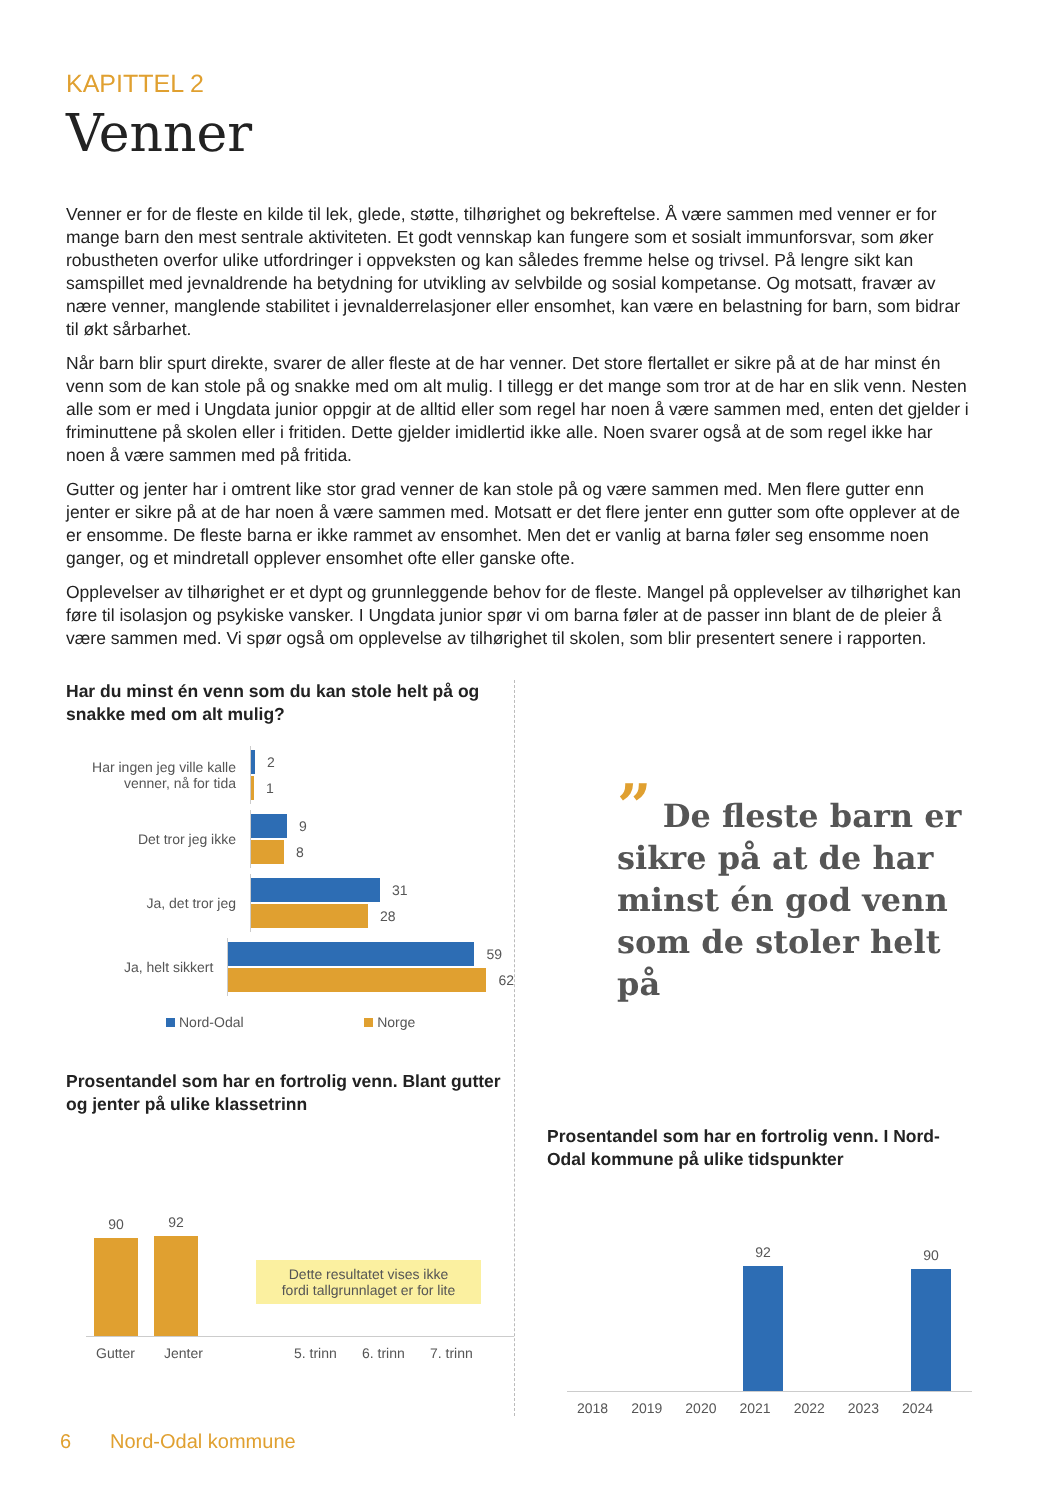KAPITTEL 2
Venner
Venner er for de fleste en kilde til lek, glede, støtte, tilhørighet og bekreftelse. Å være sammen med venner er for mange barn den mest sentrale aktiviteten. Et godt vennskap kan fungere som et sosialt immunforsvar, som øker robustheten overfor ulike utfordringer i oppveksten og kan således fremme helse og trivsel. På lengre sikt kan samspillet med jevnaldrende ha betydning for utvikling av selvbilde og sosial kompetanse. Og motsatt, fravær av nære venner, manglende stabilitet i jevnalderrelasjoner eller ensomhet, kan være en belastning for barn, som bidrar til økt sårbarhet.
Når barn blir spurt direkte, svarer de aller fleste at de har venner. Det store flertallet er sikre på at de har minst én venn som de kan stole på og snakke med om alt mulig. I tillegg er det mange som tror at de har en slik venn. Nesten alle som er med i Ungdata junior oppgir at de alltid eller som regel har noen å være sammen med, enten det gjelder i friminuttene på skolen eller i fritiden. Dette gjelder imidlertid ikke alle. Noen svarer også at de som regel ikke har noen å være sammen med på fritida.
Gutter og jenter har i omtrent like stor grad venner de kan stole på og være sammen med. Men flere gutter enn jenter er sikre på at de har noen å være sammen med. Motsatt er det flere jenter enn gutter som ofte opplever at de er ensomme. De fleste barna er ikke rammet av ensomhet. Men det er vanlig at barna føler seg ensomme noen ganger, og et mindretall opplever ensomhet ofte eller ganske ofte.
Opplevelser av tilhørighet er et dypt og grunnleggende behov for de fleste. Mangel på opplevelser av tilhørighet kan føre til isolasjon og psykiske vansker. I Ungdata junior spør vi om barna føler at de passer inn blant de de pleier å være sammen med. Vi spør også om opplevelse av tilhørighet til skolen, som blir presentert senere i rapporten.
Har du minst én venn som du kan stole helt på og snakke med om alt mulig?
Har ingen jeg ville kalle venner, nå for tida
2
1
Det tror jeg ikke
9
8
Ja, det tror jeg
31
28
Ja, helt sikkert
59
62
Nord-Odal Norge
Prosentandel som har en fortrolig venn. Blant gutter og jenter på ulike klassetrinn
90
92
Dette resultatet vises ikke fordi tallgrunnlaget er for lite
Gutter Jenter 5. trinn 6. trinn 7. trinn
” De fleste barn er sikre på at de har minst én god venn som de stoler helt på
Prosentandel som har en fortrolig venn. I Nord-Odal kommune på ulike tidspunkter
92
90
2018 2019 2020 2021 2022 2023 2024
6 Nord-Odal kommune